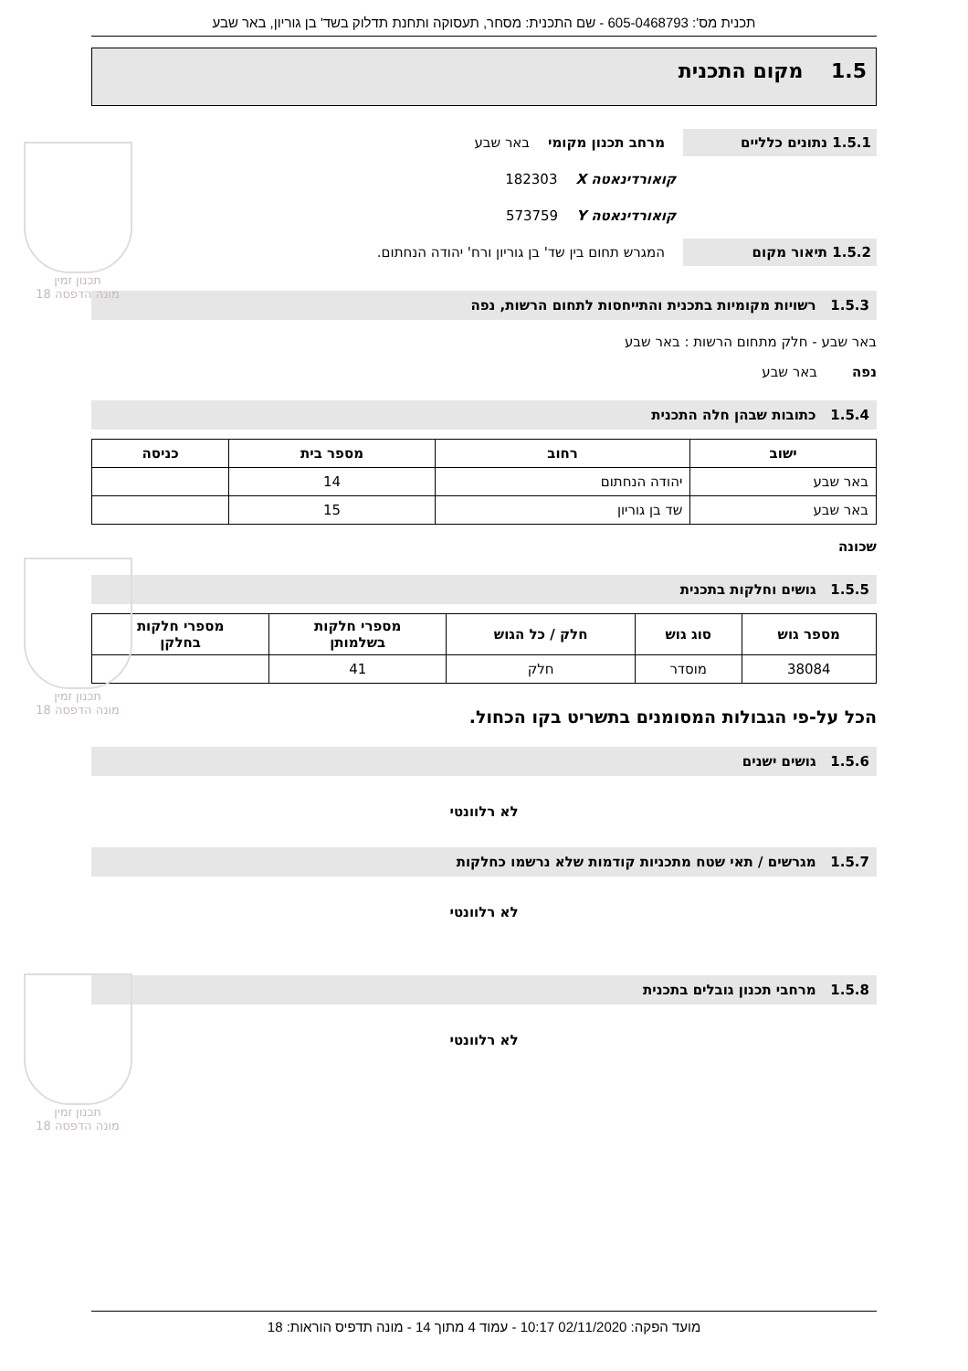תכנון זמין
מונה הדפסה 18
תכנון זמין
מונה הדפסה 18
תכנון זמין
מונה הדפסה 18
תכנית מס': 605-0468793 - שם התכנית: מסחר, תעסוקה ותחנת תדלוק בשד' בן גוריון, באר שבע
1.5 מקום התכנית
1.5.1 נתונים כלליים מרחב תכנון מקומי באר שבע
קואורדינאטה X 182303
קואורדינאטה Y 573759
1.5.2 תיאור מקום המגרש תחום בין שד' בן גוריון ורח' יהודה הנחתום.
1.5.3 רשויות מקומיות בתכנית והתייחסות לתחום הרשות, נפה
באר שבע - חלק מתחום הרשות : באר שבע
נפה באר שבע
1.5.4 כתובות שבהן חלה התכנית
| ישוב | רחוב | מספר בית | כניסה |
| --- | --- | --- | --- |
| באר שבע | יהודה הנחתום | 14 | |
| באר שבע | שד בן גוריון | 15 | |
שכונה
1.5.5 גושים וחלקות בתכנית
| מספר גוש | סוג גוש | חלק / כל הגוש | מספרי חלקות בשלמותן | מספרי חלקות בחלקן |
| --- | --- | --- | --- | --- |
| 38084 | מוסדר | חלק | 41 | |
הכל על-פי הגבולות המסומנים בתשריט בקו הכחול.
1.5.6 גושים ישנים
לא רלוונטי
1.5.7 מגרשים / תאי שטח מתכניות קודמות שלא נרשמו כחלקות
לא רלוונטי
1.5.8 מרחבי תכנון גובלים בתכנית
לא רלוונטי
מועד הפקה: 02/11/2020 10:17 - עמוד 4 מתוך 14 - מונה תדפיס הוראות: 18